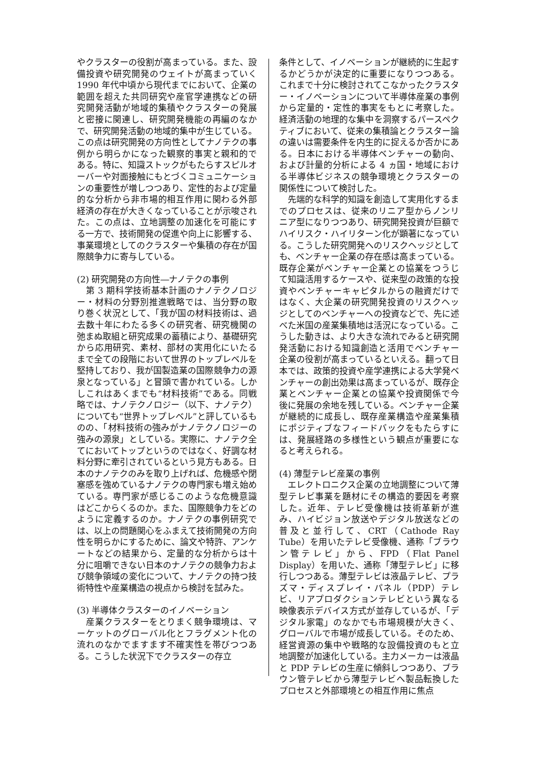やクラスターの役割が高まっている。また、設備投資や研究開発のウェイトが高まっていく 1990 年代中頃から現代までにおいて、企業の範囲を超えた共同研究や産官学連携などの研究開発活動が地域的集積やクラスターの発展と密接に関連し、研究開発機能の再編のなかで、研究開発活動の地域的集中が生じている。この点は研究開発の方向性としてナノテクの事例から明らかになった観察的事実と親和的である。特に、知識ストックがもたらすスピルオーバーや対面接触にもとづくコミュニケーションの重要性が増しつつあり、定性的および定量的な分析から非市場的相互作用に関わる外部経済の存在が大きくなっていることが示唆された。この点は、立地調整の加速化を可能にする一方で、技術開発の促進や向上に影響する、事業環境としてのクラスターや集積の存在が国際競争力に寄与している。
(2) 研究開発の方向性―ナノテクの事例
　第 3 期科学技術基本計画のナノテクノロジー・材料の分野別推進戦略では、当分野の取り巻く状況として、「我が国の材料技術は、過去数十年にわたる多くの研究者、研究機関の弛まぬ取組と研究成果の蓄積により、基礎研究から応用研究、素材、部材の実用化にいたるまで全ての段階において世界のトップレベルを堅持しており、我が国製造業の国際競争力の源泉となっている」と冒頭で書かれている。しかしこれはあくまでも“材料技術”である。同戦略では、ナノテクノロジー（以下、ナノテク）についても“世界トップレベル”と評しているものの、「材料技術の強みがナノテクノロジーの強みの源泉」としている。実際に、ナノテク全てにおいてトップというのではなく、好調な材料分野に牽引されているという見方もある。日本のナノテクのみを取り上げれば、危機感や閉塞感を強めているナノテクの専門家も増え始めている。専門家が感じるこのような危機意識はどこからくるのか。また、国際競争力をどのように定義するのか。ナノテクの事例研究では、以上の問題関心をふまえて技術開発の方向性を明らかにするために、論文や特許、アンケートなどの結果から、定量的な分析からは十分に咀嚼できない日本のナノテクの競争力および競争領域の変化について、ナノテクの持つ技術特性や産業構造の視点から検討を試みた。
(3) 半導体クラスターのイノベーション
　産業クラスターをとりまく競争環境は、マーケットのグローバル化とフラグメント化の流れのなかでますます不確実性を帯びつつある。こうした状況下でクラスターの存立
条件として、イノベーションが継続的に生起するかどうかが決定的に重要になりつつある。これまで十分に検討されてこなかったクラスター・イノベーションについて半導体産業の事例から定量的・定性的事実をもとに考察した。経済活動の地理的な集中を洞察するパースペクティブにおいて、従来の集積論とクラスター論の違いは需要条件を内生的に捉えるか否かにある。日本における半導体ベンチャーの動向、および計量的分析による 4 ヵ国・地域における半導体ビジネスの競争環境とクラスターの関係性について検討した。
　先端的な科学的知識を創造して実用化するまでのプロセスは、従来のリニア型からノンリニア型になりつつあり、研究開発投資が巨額でハイリスク・ハイリターン化が顕著になっている。こうした研究開発へのリスクヘッジとしても、ベンチャー企業の存在感は高まっている。既存企業がベンチャー企業との協業をつうじて知識活用するケースや、従来型の政策的な投資やベンチャーキャピタルからの融資だけではなく、大企業の研究開発投資のリスクヘッジとしてのベンチャーへの投資などで、先に述べた米国の産業集積地は活況になっている。こうした動きは、より大きな流れでみると研究開発活動における知識創造と活用でベンチャー企業の役割が高まっているといえる。翻って日本では、政策的投資や産学連携による大学発ベンチャーの創出効果は高まっているが、既存企業とベンチャー企業との協業や投資関係で今後に発展の余地を残している。ベンチャー企業が継続的に成長し、既存産業構造や産業集積にポジティブなフィードバックをもたらすには、発展経路の多様性という観点が重要になると考えられる。
(4) 薄型テレビ産業の事例
　エレクトロニクス企業の立地調整について薄型テレビ事業を題材にその構造的要因を考察した。近年、テレビ受像機は技術革新が進み、ハイビジョン放送やデジタル放送などの普及と並行して、CRT（Cathode Ray Tube）を用いたテレビ受像機、通称「ブラウン管テレビ」から、FPD（Flat Panel Display）を用いた、通称「薄型テレビ」に移行しつつある。薄型テレビは液晶テレビ、プラズマ・ディスプレイ・パネル（PDP）テレビ、リアプロダクションテレビという異なる映像表示デバイス方式が並存しているが、「デジタル家電」のなかでも市場規模が大きく、グローバルで市場が成長している。そのため、経営資源の集中や戦略的な設備投資のもと立地調整が加速化している。主力メーカーは液晶と PDP テレビの生産に傾斜しつつあり、ブラウン管テレビから薄型テレビへ製品転換したプロセスと外部環境との相互作用に焦点